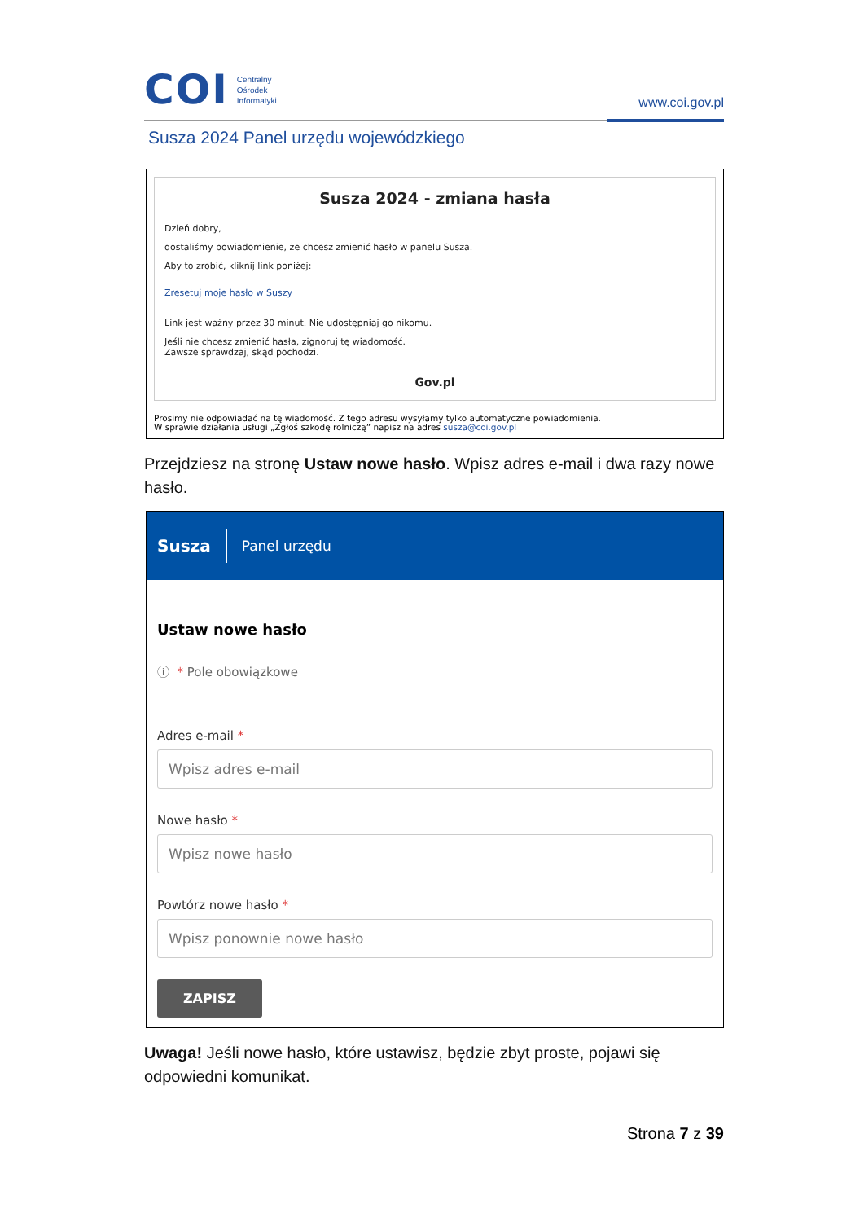COI
Centralny
Ośrodek
Informatyki
www.coi.gov.pl
Susza 2024 Panel urzędu wojewódzkiego
Susza 2024 - zmiana hasła
Dzień dobry,
dostaliśmy powiadomienie, że chcesz zmienić hasło w panelu Susza.
Aby to zrobić, kliknij link poniżej:
Zresetuj moje hasło w Suszy
Link jest ważny przez 30 minut. Nie udostępniaj go nikomu.
Jeśli nie chcesz zmienić hasła, zignoruj tę wiadomość.
Zawsze sprawdzaj, skąd pochodzi.
Gov.pl
Prosimy nie odpowiadać na tę wiadomość. Z tego adresu wysyłamy tylko automatyczne powiadomienia.
W sprawie działania usługi „Zgłoś szkodę rolniczą” napisz na adres susza@coi.gov.pl
Przejdziesz na stronę Ustaw nowe hasło. Wpisz adres e-mail i dwa razy nowe hasło.
Susza Panel urzędu
Ustaw nowe hasło
ⓘ * Pole obowiązkowe
Adres e-mail *
Wpisz adres e-mail
Nowe hasło *
Wpisz nowe hasło
Powtórz nowe hasło *
Wpisz ponownie nowe hasło
ZAPISZ
Uwaga! Jeśli nowe hasło, które ustawisz, będzie zbyt proste, pojawi się odpowiedni komunikat.
Strona 7 z 39